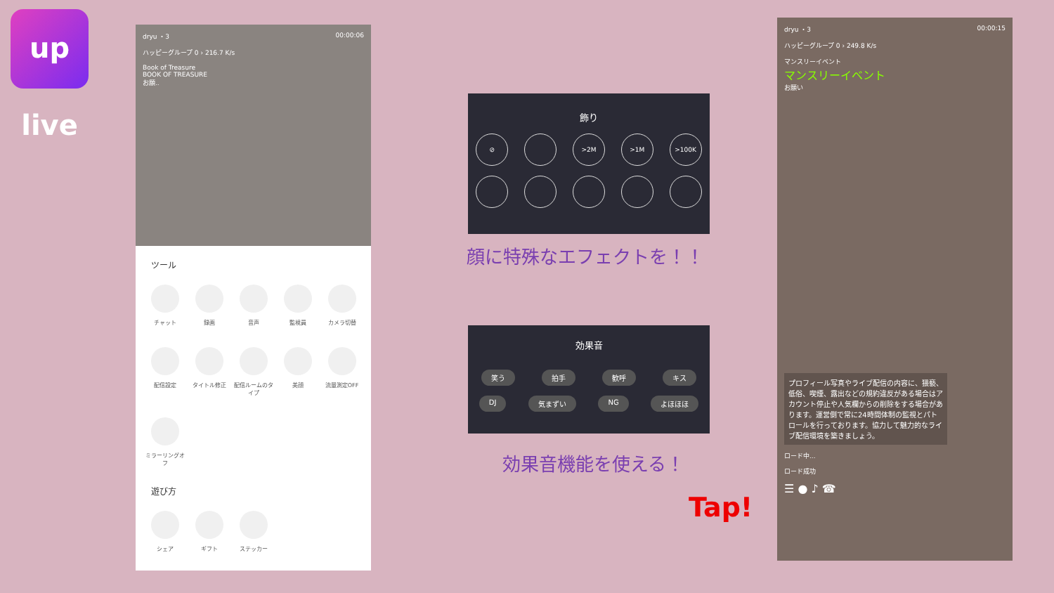up live
dryu ・3 00:00:06
ハッピーグループ 0 › 216.7 K/s
Book of Treasure
BOOK OF TREASURE
お願..
ツール
チャット
録画
音声
監視員
カメラ切替
配信設定
タイトル修正
配信ルームのタイプ
美顔
流量測定OFF
ミラーリングオフ
遊び方
シェア
ギフト
ステッカー
飾り
⊘ >2M >1M >100K
顔に特殊なエフェクトを！！
効果音
笑う 拍手 歓呼 キス
DJ 気まずい NG よほほほ
効果音機能を使える！
Tap!
dryu ・3 00:00:15
ハッピーグループ 0 › 249.8 K/s
マンスリーイベント
マンスリーイベント
お願い
プロフィール写真やライブ配信の内容に、猥褻、低俗、喫煙、露出などの規約違反がある場合はアカウント停止や人気欄からの削除をする場合があります。運営側で常に24時間体制の監視とパトロールを行っております。協力して魅力的なライブ配信環境を築きましょう。
ロード中...
ロード成功
☰ ● ♪ ☎